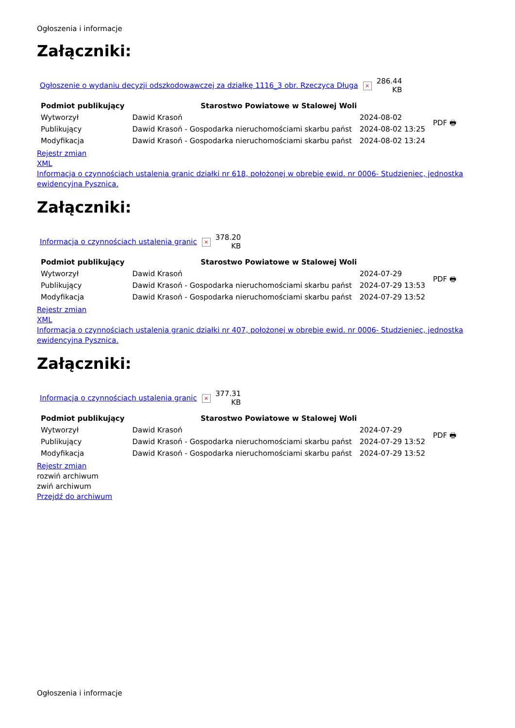Ogłoszenia i informacje
Załączniki:
| Ogłoszenie o wydaniu decyzji odszkodowawczej za działkę 1116_3 obr. Rzeczyca Długa | × | 286.44 KB |
| Podmiot publikujący | Starostwo Powiatowe w Stalowej Woli | | PDF 🖶 |
| Wytworzył | Dawid Krasoń | 2024-08-02 | |
| Publikujący | Dawid Krasoń - Gospodarka nieruchomościami skarbu państ | 2024-08-02 13:25 | |
| Modyfikacja | Dawid Krasoń - Gospodarka nieruchomościami skarbu państ | 2024-08-02 13:24 | |
Rejestr zmian
XML
Informacja o czynnościach ustalenia granic działki nr 618, położonej w obrębie ewid. nr 0006- Studzieniec, jednostka ewidencyjna Pysznica.
Załączniki:
| Informacja o czynnościach ustalenia granic | × | 378.20 KB |
| Podmiot publikujący | Starostwo Powiatowe w Stalowej Woli | | PDF 🖶 |
| Wytworzył | Dawid Krasoń | 2024-07-29 | |
| Publikujący | Dawid Krasoń - Gospodarka nieruchomościami skarbu państ | 2024-07-29 13:53 | |
| Modyfikacja | Dawid Krasoń - Gospodarka nieruchomościami skarbu państ | 2024-07-29 13:52 | |
Rejestr zmian
XML
Informacja o czynnościach ustalenia granic działki nr 407, położonej w obrębie ewid. nr 0006- Studzieniec, jednostka ewidencyjna Pysznica.
Załączniki:
| Informacja o czynnościach ustalenia granic | × | 377.31 KB |
| Podmiot publikujący | Starostwo Powiatowe w Stalowej Woli | | PDF 🖶 |
| Wytworzył | Dawid Krasoń | 2024-07-29 | |
| Publikujący | Dawid Krasoń - Gospodarka nieruchomościami skarbu państ | 2024-07-29 13:52 | |
| Modyfikacja | Dawid Krasoń - Gospodarka nieruchomościami skarbu państ | 2024-07-29 13:52 | |
Rejestr zmian
rozwiń archiwum
zwiń archiwum
Przejdź do archiwum
Ogłoszenia i informacje